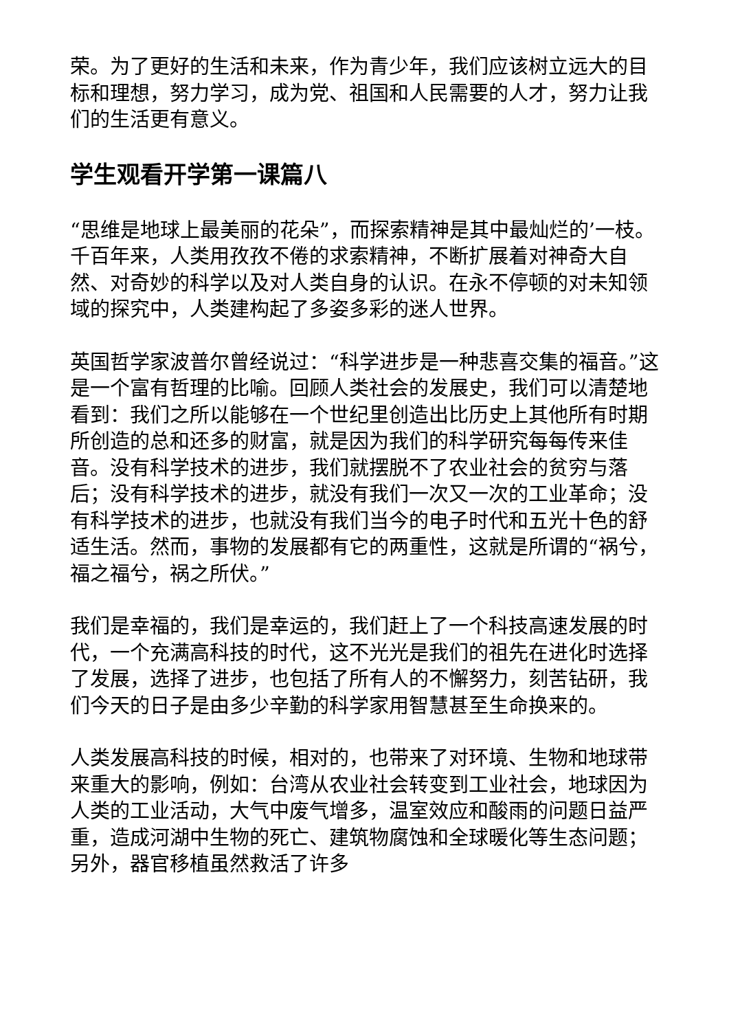荣。为了更好的生活和未来，作为青少年，我们应该树立远大的目标和理想，努力学习，成为党、祖国和人民需要的人才，努力让我们的生活更有意义。
学生观看开学第一课篇八
“思维是地球上最美丽的花朵”，而探索精神是其中最灿烂的’一枝。千百年来，人类用孜孜不倦的求索精神，不断扩展着对神奇大自然、对奇妙的科学以及对人类自身的认识。在永不停顿的对未知领域的探究中，人类建构起了多姿多彩的迷人世界。
英国哲学家波普尔曾经说过：“科学进步是一种悲喜交集的福音。”这是一个富有哲理的比喻。回顾人类社会的发展史，我们可以清楚地看到：我们之所以能够在一个世纪里创造出比历史上其他所有时期所创造的总和还多的财富，就是因为我们的科学研究每每传来佳音。没有科学技术的进步，我们就摆脱不了农业社会的贫穷与落后；没有科学技术的进步，就没有我们一次又一次的工业革命；没有科学技术的进步，也就没有我们当今的电子时代和五光十色的舒适生活。然而，事物的发展都有它的两重性，这就是所谓的“祸兮，福之福兮，祸之所伏。”
我们是幸福的，我们是幸运的，我们赶上了一个科技高速发展的时代，一个充满高科技的时代，这不光光是我们的祖先在进化时选择了发展，选择了进步，也包括了所有人的不懈努力，刻苦钻研，我们今天的日子是由多少辛勤的科学家用智慧甚至生命换来的。
人类发展高科技的时候，相对的，也带来了对环境、生物和地球带来重大的影响，例如：台湾从农业社会转变到工业社会，地球因为人类的工业活动，大气中废气增多，温室效应和酸雨的问题日益严重，造成河湖中生物的死亡、建筑物腐蚀和全球暖化等生态问题；另外，器官移植虽然救活了许多